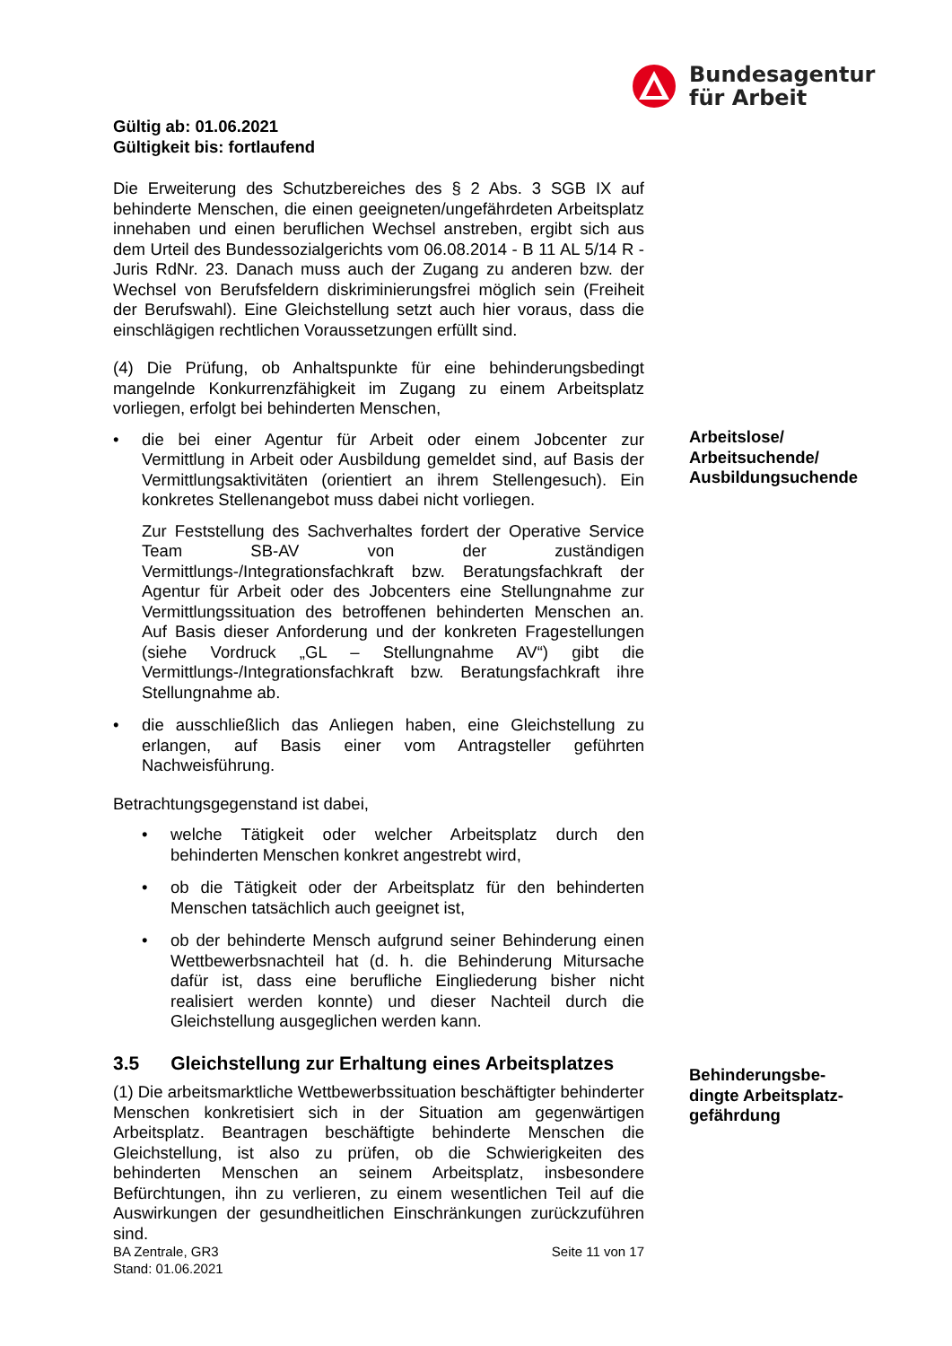Bundesagentur
für Arbeit
Gültig ab: 01.06.2021
Gültigkeit bis: fortlaufend
Die Erweiterung des Schutzbereiches des § 2 Abs. 3 SGB IX auf behinderte Menschen, die einen geeigneten/ungefährdeten Arbeitsplatz innehaben und einen beruflichen Wechsel anstreben, ergibt sich aus dem Urteil des Bundessozialgerichts vom 06.08.2014 - B 11 AL 5/14 R - Juris RdNr. 23. Danach muss auch der Zugang zu anderen bzw. der Wechsel von Berufsfeldern diskriminierungsfrei möglich sein (Freiheit der Berufswahl). Eine Gleichstellung setzt auch hier voraus, dass die einschlägigen rechtlichen Voraussetzungen erfüllt sind.
(4) Die Prüfung, ob Anhaltspunkte für eine behinderungsbedingt mangelnde Konkurrenzfähigkeit im Zugang zu einem Arbeitsplatz vorliegen, erfolgt bei behinderten Menschen,
• die bei einer Agentur für Arbeit oder einem Jobcenter zur Vermittlung in Arbeit oder Ausbildung gemeldet sind, auf Basis der Vermittlungsaktivitäten (orientiert an ihrem Stellengesuch). Ein konkretes Stellenangebot muss dabei nicht vorliegen.
Zur Feststellung des Sachverhaltes fordert der Operative Service Team SB-AV von der zuständigen Vermittlungs-/Integrationsfachkraft bzw. Beratungsfachkraft der Agentur für Arbeit oder des Jobcenters eine Stellungnahme zur Vermittlungssituation des betroffenen behinderten Menschen an. Auf Basis dieser Anforderung und der konkreten Fragestellungen (siehe Vordruck „GL – Stellungnahme AV“) gibt die Vermittlungs-/Integrationsfachkraft bzw. Beratungsfachkraft ihre Stellungnahme ab.
• die ausschließlich das Anliegen haben, eine Gleichstellung zu erlangen, auf Basis einer vom Antragsteller geführten Nachweisführung.
Betrachtungsgegenstand ist dabei,
• welche Tätigkeit oder welcher Arbeitsplatz durch den behinderten Menschen konkret angestrebt wird,
• ob die Tätigkeit oder der Arbeitsplatz für den behinderten Menschen tatsächlich auch geeignet ist,
• ob der behinderte Mensch aufgrund seiner Behinderung einen Wettbewerbsnachteil hat (d. h. die Behinderung Mitursache dafür ist, dass eine berufliche Eingliederung bisher nicht realisiert werden konnte) und dieser Nachteil durch die Gleichstellung ausgeglichen werden kann.
3.5 Gleichstellung zur Erhaltung eines Arbeitsplatzes
(1) Die arbeitsmarktliche Wettbewerbssituation beschäftigter behinderter Menschen konkretisiert sich in der Situation am gegenwärtigen Arbeitsplatz. Beantragen beschäftigte behinderte Menschen die Gleichstellung, ist also zu prüfen, ob die Schwierigkeiten des behinderten Menschen an seinem Arbeitsplatz, insbesondere Befürchtungen, ihn zu verlieren, zu einem wesentlichen Teil auf die Auswirkungen der gesundheitlichen Einschränkungen zurückzuführen sind.
Arbeitslose/
Arbeitsuchende/
Ausbildungsuchende
Behinderungsbe-
dingte Arbeitsplatz-
gefährdung
BA Zentrale, GR3
Stand: 01.06.2021
Seite 11 von 17